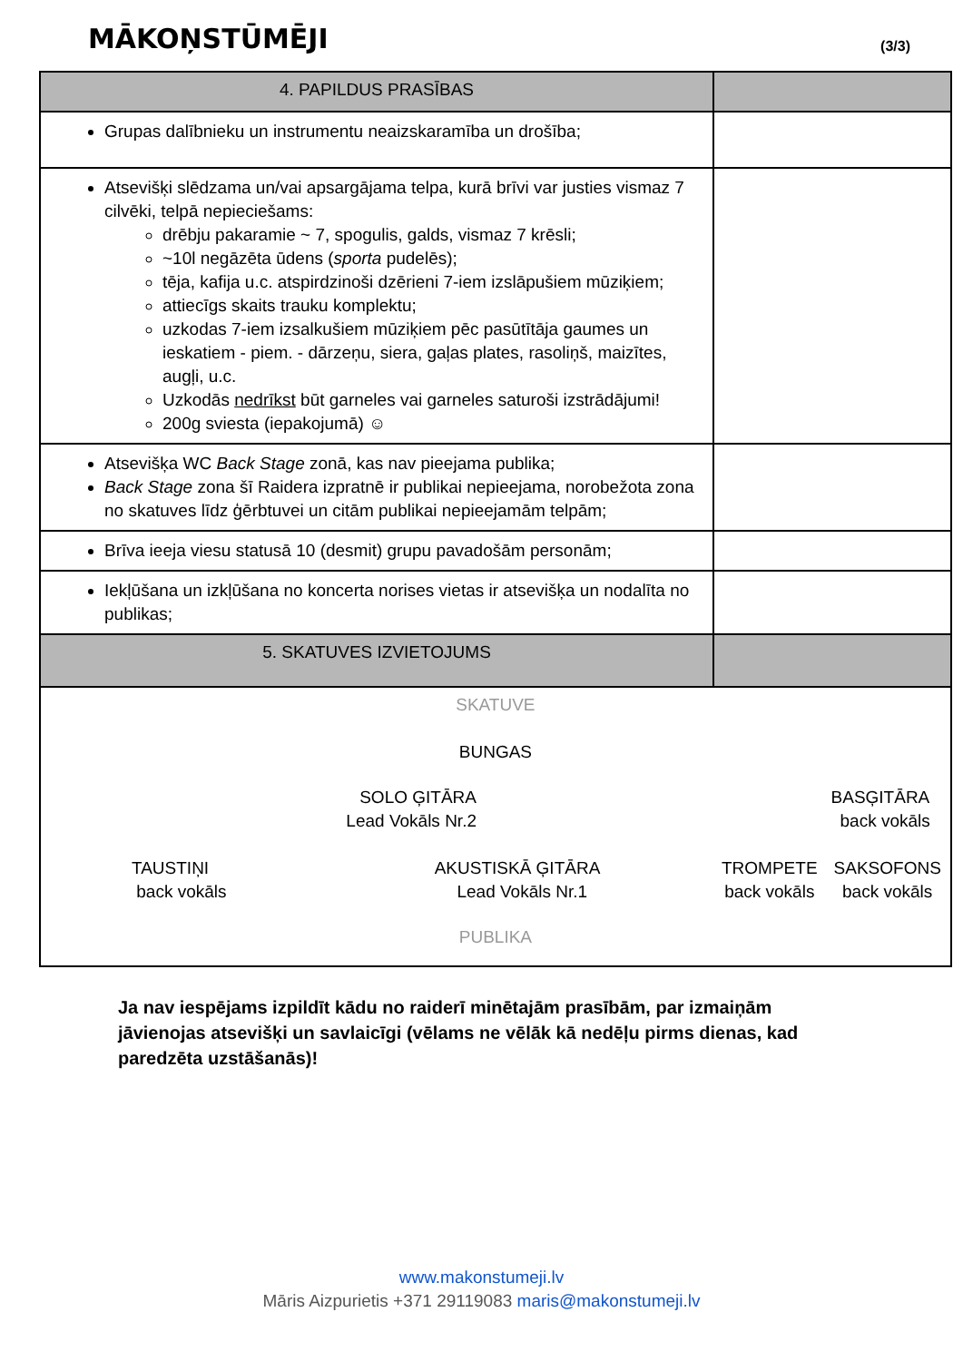MĀKOŅSTŪMĒJI
(3/3)
| 4. PAPILDUS PRASĪBAS | |
| --- | --- |
| Grupas dalībnieku un instrumentu neaizskaramība un drošība; | |
| Atsevišķi slēdzama un/vai apsargājama telpa, kurā brīvi var justies vismaz 7 cilvēki, telpā nepieciešams: drēbju pakaramie ~ 7, spogulis, galds, vismaz 7 krēsli; ~10l negāzēta ūdens ( sporta pudelēs); tēja, kafija u.c. atspirdzinoši dzērieni 7-iem izslāpušiem mūziķiem; attiecīgs skaits trauku komplektu; uzkodas 7-iem izsalkušiem mūziķiem pēc pasūtītāja gaumes un ieskatiem - piem. - dārzeņu, siera, gaļas plates, rasoliņš, maizītes, augļi, u.c. Uzkodās nedrīkst būt garneles vai garneles saturoši izstrādājumi! 200g sviesta (iepakojumā) ☺ | |
| Atsevišķa WC Back Stage zonā, kas nav pieejama publika; Back Stage zona šī Raidera izpratnē ir publikai nepieejama, norobežota zona no skatuves līdz ģērbtuvei un citām publikai nepieejamām telpām; | |
| Brīva ieeja viesu statusā 10 (desmit) grupu pavadošām personām; | |
| Iekļūšana un izkļūšana no koncerta norises vietas ir atsevišķa un nodalīta no publikas; | |
| 5. SKATUVES IZVIETOJUMS | |
| SKATUVE BUNGAS SOLO ĢITĀRA Lead Vokāls Nr.2 BASĢITĀRA back vokāls TAUSTIŅI back vokāls AKUSTISKĀ ĢITĀRA Lead Vokāls Nr.1 TROMPETE back vokāls SAKSOFONS back vokāls PUBLIKA | |
Ja nav iespējams izpildīt kādu no raiderī minētajām prasībām, par izmaiņām jāvienojas atsevišķi un savlaicīgi (vēlams ne vēlāk kā nedēļu pirms dienas, kad paredzēta uzstāšanās)!
www.makonstumeji.lv
Māris Aizpurietis +371 29119083 maris@makonstumeji.lv